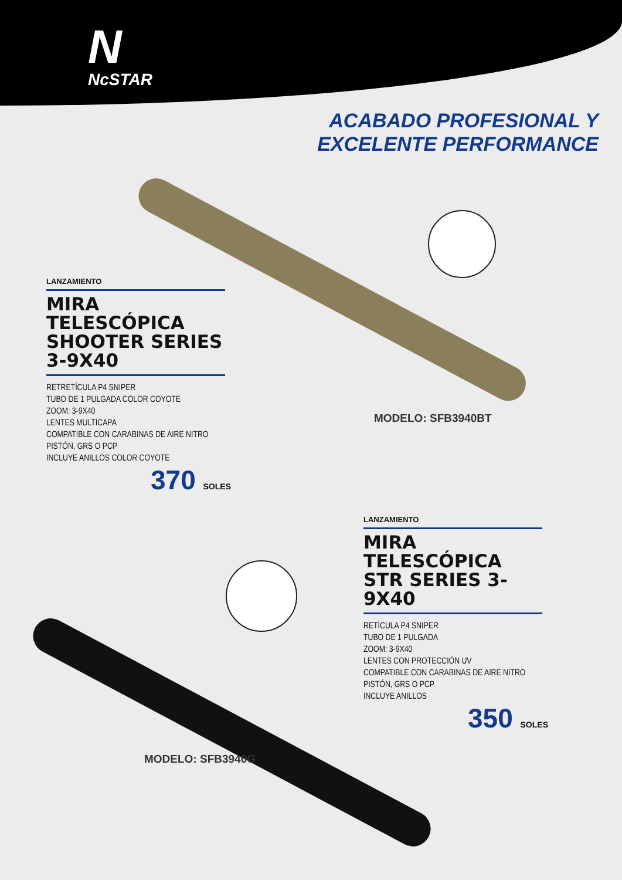N
NcSTAR
ACABADO PROFESIONAL Y
EXCELENTE PERFORMANCE
LANZAMIENTO
MIRA TELESCÓPICA SHOOTER SERIES 3-9X40
RETRETÍCULA P4 SNIPER
TUBO DE 1 PULGADA COLOR COYOTE
ZOOM: 3-9X40
LENTES MULTICAPA
COMPATIBLE CON CARABINAS DE AIRE NITRO
PISTÓN, GRS O PCP
INCLUYE ANILLOS COLOR COYOTE
370 SOLES
MODELO: SFB3940BT
LANZAMIENTO
MIRA TELESCÓPICA STR SERIES 3-9X40
RETÍCULA P4 SNIPER
TUBO DE 1 PULGADA
ZOOM: 3-9X40
LENTES CON PROTECCIÓN UV
COMPATIBLE CON CARABINAS DE AIRE NITRO
PISTÓN, GRS O PCP
INCLUYE ANILLOS
350 SOLES
MODELO: SFB3940G